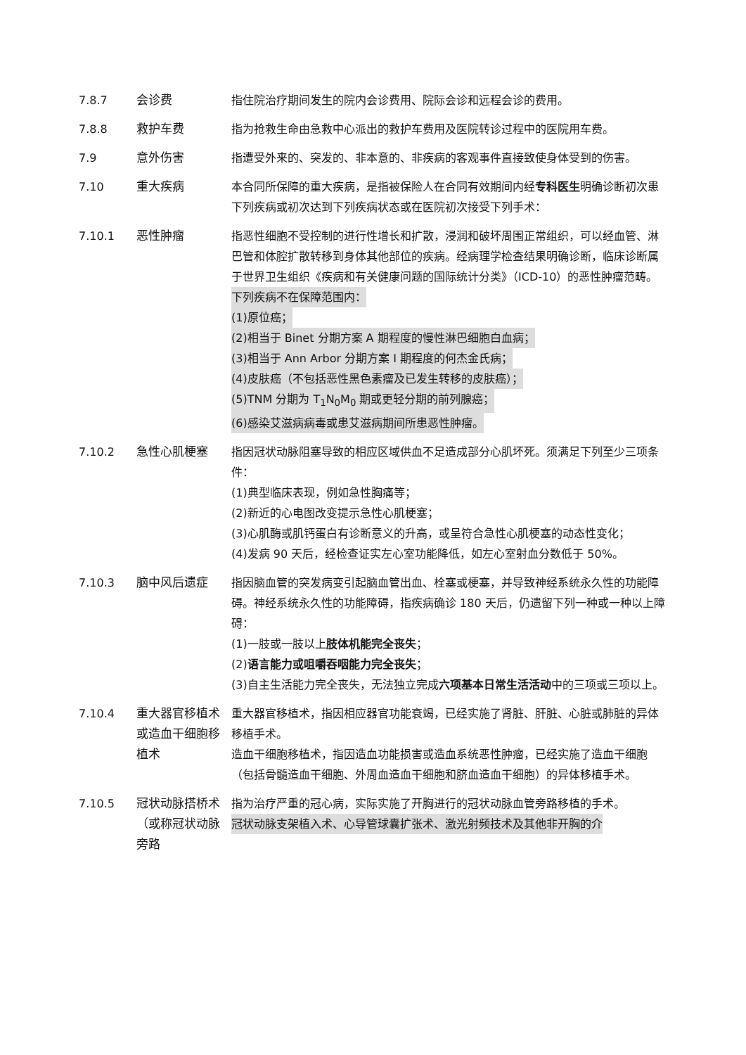7.8.7 会诊费 指住院治疗期间发生的院内会诊费用、院际会诊和远程会诊的费用。
7.8.8 救护车费 指为抢救生命由急救中心派出的救护车费用及医院转诊过程中的医院用车费。
7.9 意外伤害 指遭受外来的、突发的、非本意的、非疾病的客观事件直接致使身体受到的伤害。
7.10 重大疾病 本合同所保障的重大疾病，是指被保险人在合同有效期间内经专科医生明确诊断初次患下列疾病或初次达到下列疾病状态或在医院初次接受下列手术：
7.10.1 恶性肿瘤 指恶性细胞不受控制的进行性增长和扩散，浸润和破坏周围正常组织，可以经血管、淋巴管和体腔扩散转移到身体其他部位的疾病。经病理学检查结果明确诊断，临床诊断属于世界卫生组织《疾病和有关健康问题的国际统计分类》（ICD-10）的恶性肿瘤范畴。
下列疾病不在保障范围内：
(1)原位癌；
(2)相当于 Binet 分期方案 A 期程度的慢性淋巴细胞白血病；
(3)相当于 Ann Arbor 分期方案 I 期程度的何杰金氏病；
(4)皮肤癌（不包括恶性黑色素瘤及已发生转移的皮肤癌）；
(5)TNM 分期为 T<sub>1</sub>N<sub>0</sub>M<sub>0</sub> 期或更轻分期的前列腺癌；
(6)感染艾滋病病毒或患艾滋病期间所患恶性肿瘤。
7.10.2 急性心肌梗塞 指因冠状动脉阻塞导致的相应区域供血不足造成部分心肌坏死。须满足下列至少三项条件：
(1)典型临床表现，例如急性胸痛等；
(2)新近的心电图改变提示急性心肌梗塞；
(3)心肌酶或肌钙蛋白有诊断意义的升高，或呈符合急性心肌梗塞的动态性变化；
(4)发病 90 天后，经检查证实左心室功能降低，如左心室射血分数低于 50%。
7.10.3 脑中风后遗症 指因脑血管的突发病变引起脑血管出血、栓塞或梗塞，并导致神经系统永久性的功能障碍。神经系统永久性的功能障碍，指疾病确诊 180 天后，仍遗留下列一种或一种以上障碍：
(1)一肢或一肢以上肢体机能完全丧失；
(2)语言能力或咀嚼吞咽能力完全丧失；
(3)自主生活能力完全丧失，无法独立完成六项基本日常生活活动中的三项或三项以上。
7.10.4 重大器官移植术或造血干细胞移植术
重大器官移植术，指因相应器官功能衰竭，已经实施了肾脏、肝脏、心脏或肺脏的异体移植手术。
造血干细胞移植术，指因造血功能损害或造血系统恶性肿瘤，已经实施了造血干细胞（包括骨髓造血干细胞、外周血造血干细胞和脐血造血干细胞）的异体移植手术。
7.10.5 冠状动脉搭桥术（或称冠状动脉旁路
指为治疗严重的冠心病，实际实施了开胸进行的冠状动脉血管旁路移植的手术。
冠状动脉支架植入术、心导管球囊扩张术、激光射频技术及其他非开胸的介